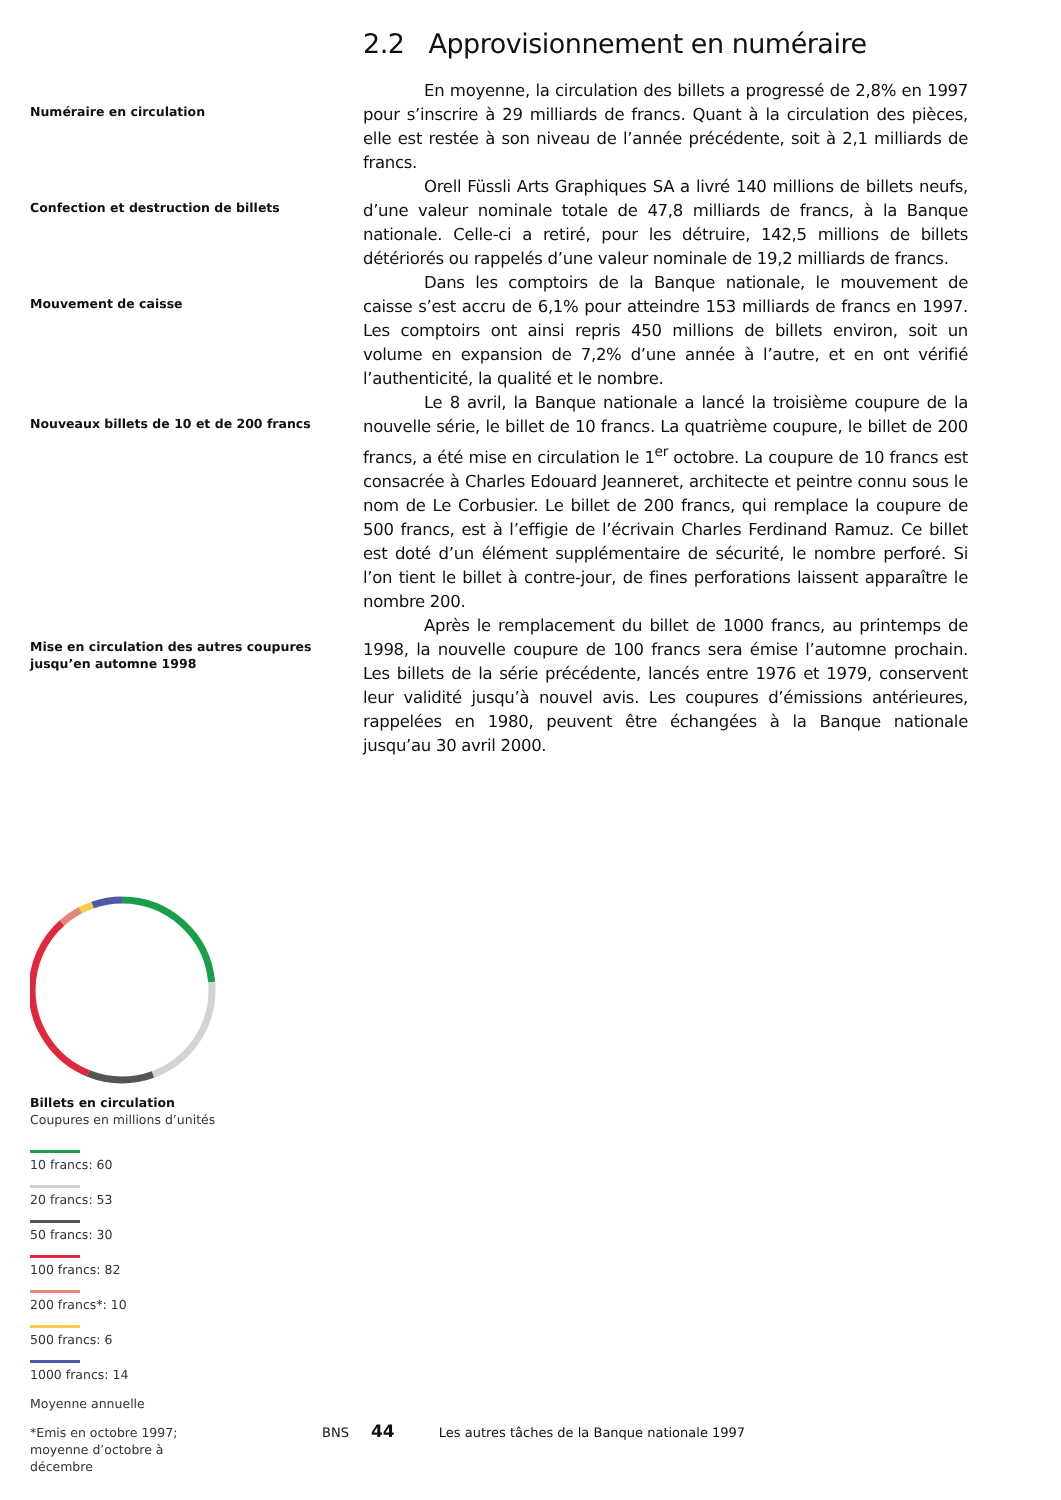2.2 Approvisionnement en numéraire
Numéraire en circulation
En moyenne, la circulation des billets a progressé de 2,8% en 1997 pour s’inscrire à 29 milliards de francs. Quant à la circulation des pièces, elle est restée à son niveau de l’année précédente, soit à 2,1 milliards de francs.
Confection et destruction de billets
Orell Füssli Arts Graphiques SA a livré 140 millions de billets neufs, d’une valeur nominale totale de 47,8 milliards de francs, à la Banque nationale. Celle-ci a retiré, pour les détruire, 142,5 millions de billets détériorés ou rappelés d’une valeur nominale de 19,2 milliards de francs.
Mouvement de caisse
Dans les comptoirs de la Banque nationale, le mouvement de caisse s’est accru de 6,1% pour atteindre 153 milliards de francs en 1997. Les comptoirs ont ainsi repris 450 millions de billets environ, soit un volume en expansion de 7,2% d’une année à l’autre, et en ont vérifié l’authenticité, la qualité et le nombre.
Nouveaux billets de 10 et de 200 francs
Le 8 avril, la Banque nationale a lancé la troisième coupure de la nouvelle série, le billet de 10 francs. La quatrième coupure, le billet de 200 francs, a été mise en circulation le 1<sup>er</sup> octobre. La coupure de 10 francs est consacrée à Charles Edouard Jeanneret, architecte et peintre connu sous le nom de Le Corbusier. Le billet de 200 francs, qui remplace la coupure de 500 francs, est à l’effigie de l’écrivain Charles Ferdinand Ramuz. Ce billet est doté d’un élément supplémentaire de sécurité, le nombre perforé. Si l’on tient le billet à contre-jour, de fines perforations laissent apparaître le nombre 200.
Mise en circulation des autres coupures jusqu’en automne 1998
Après le remplacement du billet de 1000 francs, au printemps de 1998, la nouvelle coupure de 100 francs sera émise l’automne prochain. Les billets de la série précédente, lancés entre 1976 et 1979, conservent leur validité jusqu’à nouvel avis. Les coupures d’émissions antérieures, rappelées en 1980, peuvent être échangées à la Banque nationale jusqu’au 30 avril 2000.
Billets en circulation
Coupures en millions d’unités
10 francs: 60
20 francs: 53
50 francs: 30
100 francs: 82
200 francs*: 10
500 francs: 6
1000 francs: 14
Moyenne annuelle
*Emis en octobre 1997;
moyenne d’octobre à décembre
BNS 44 Les autres tâches de la Banque nationale 1997